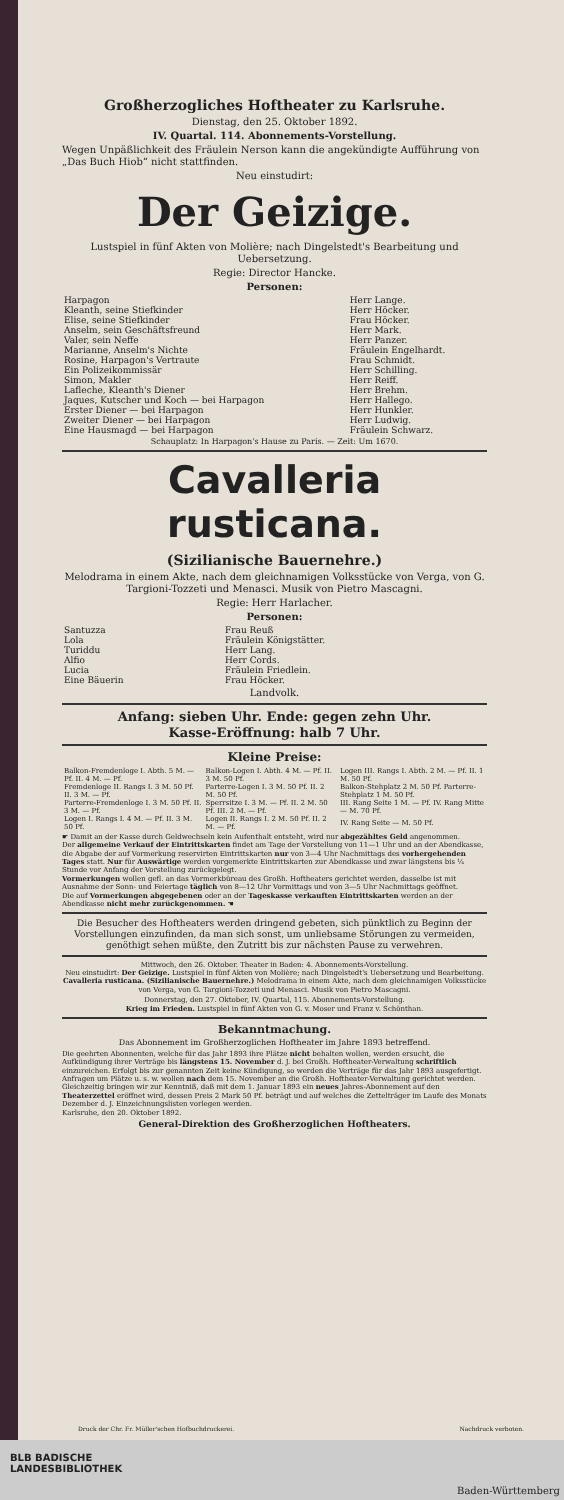Großherzogliches Hoftheater zu Karlsruhe.
Dienstag, den 25. Oktober 1892.
IV. Quartal. 114. Abonnements-Vorstellung.
Wegen Unpäßlichkeit des Fräulein Nerson kann die angekündigte Aufführung von „Das Buch Hiob“ nicht stattfinden.
Neu einstudirt:
Der Geizige.
Lustspiel in fünf Akten von Molière; nach Dingelstedt's Bearbeitung und Uebersetzung.
Regie: Director Hancke.
Personen:
| Harpagon | Herr Lange. |
| Kleanth, seine Stiefkinder | Herr Höcker. |
| Elise, seine Stiefkinder | Frau Höcker. |
| Anselm, sein Geschäftsfreund | Herr Mark. |
| Valer, sein Neffe | Herr Panzer. |
| Marianne, Anselm's Nichte | Fräulein Engelhardt. |
| Rosine, Harpagon's Vertraute | Frau Schmidt. |
| Ein Polizeikommissär | Herr Schilling. |
| Simon, Makler | Herr Reiff. |
| Lafleche, Kleanth's Diener | Herr Brehm. |
| Jaques, Kutscher und Koch — bei Harpagon | Herr Hallego. |
| Erster Diener — bei Harpagon | Herr Hunkler. |
| Zweiter Diener — bei Harpagon | Herr Ludwig. |
| Eine Hausmagd — bei Harpagon | Fräulein Schwarz. |
Schauplatz: In Harpagon's Hause zu Paris. — Zeit: Um 1670.
Cavalleria rusticana.
(Sizilianische Bauernehre.)
Melodrama in einem Akte, nach dem gleichnamigen Volksstücke von Verga, von G. Targioni-Tozzeti und Menasci. Musik von Pietro Mascagni.
Regie: Herr Harlacher.
Personen:
| Santuzza | Frau Reuß |
| Lola | Fräulein Königstätter. |
| Turiddu | Herr Lang. |
| Alfio | Herr Cords. |
| Lucia | Fräulein Friedlein. |
| Eine Bäuerin | Frau Höcker. |
Landvolk.
Anfang: sieben Uhr. Ende: gegen zehn Uhr.
Kasse-Eröffnung: halb 7 Uhr.
Kleine Preise:
| Balkon-Fremdenloge I. Abth. 5 M. — Pf. II. 4 M. — Pf. | Balkon-Logen I. Abth. 4 M. — Pf. II. 3 M. 50 Pf. | Logen III. Rangs I. Abth. 2 M. — Pf. II. 1 M. 50 Pf. |
| Fremdenloge II. Rangs I. 3 M. 50 Pf. II. 3 M. — Pf. | Parterre-Logen I. 3 M. 50 Pf. II. 2 M. 50 Pf. | Balkon-Stehplatz 2 M. 50 Pf. Parterre-Stehplatz 1 M. 50 Pf. |
| Parterre-Fremdenloge I. 3 M. 50 Pf. II. 3 M. — Pf. | Sperrsitze I. 3 M. — Pf. II. 2 M. 50 Pf. III. 2 M. — Pf. | III. Rang Seite 1 M. — Pf. IV. Rang Mitte — M. 70 Pf. |
| Logen I. Rangs I. 4 M. — Pf. II. 3 M. 50 Pf. | Logen II. Rangs I. 2 M. 50 Pf. II. 2 M. — Pf. | IV. Rang Seite — M. 50 Pf. |
☛ Damit an der Kasse durch Geldwechseln kein Aufenthalt entsteht, wird nur abgezähltes Geld angenommen.
Der allgemeine Verkauf der Eintrittskarten findet am Tage der Vorstellung von 11—1 Uhr und an der Abendkasse, die Abgabe der auf Vormerkung reservirten Eintrittskarten nur von 3—4 Uhr Nachmittags des vorhergehenden Tages statt. Nur für Auswärtige werden vorgemerkte Eintrittskarten zur Abendkasse und zwar längstens bis ¼ Stunde vor Anfang der Vorstellung zurückgelegt.
Vormerkungen wollen gefl. an das Vormerkbüreau des Großh. Hoftheaters gerichtet werden, dasselbe ist mit Ausnahme der Sonn- und Feiertage täglich von 8—12 Uhr Vormittags und von 3—5 Uhr Nachmittags geöffnet.
Die auf Vormerkungen abgegebenen oder an der Tageskasse verkauften Eintrittskarten werden an der Abendkasse nicht mehr zurückgenommen. ☚
Die Besucher des Hoftheaters werden dringend gebeten, sich pünktlich zu Beginn der Vorstellungen einzufinden, da man sich sonst, um unliebsame Störungen zu vermeiden, genöthigt sehen müßte, den Zutritt bis zur nächsten Pause zu verwehren.
Mittwoch, den 26. Oktober. Theater in Baden: 4. Abonnements-Vorstellung.
Neu einstudirt: Der Geizige. Lustspiel in fünf Akten von Molière; nach Dingelstedt's Uebersetzung und Bearbeitung.
Cavalleria rusticana. (Sizilianische Bauernehre.) Melodrama in einem Akte, nach dem gleichnamigen Volksstücke von Verga, von G. Targioni-Tozzeti und Menasci. Musik von Pietro Mascagni.
Donnerstag, den 27. Oktober, IV. Quartal, 115. Abonnements-Vorstellung.
Krieg im Frieden. Lustspiel in fünf Akten von G. v. Moser und Franz v. Schönthan.
Bekanntmachung.
Das Abonnement im Großherzoglichen Hoftheater im Jahre 1893 betreffend.
Die geehrten Abonnenten, welche für das Jahr 1893 ihre Plätze nicht behalten wollen, werden ersucht, die Aufkündigung ihrer Verträge bis längstens 15. November d. J. bei Großh. Hoftheater-Verwaltung schriftlich einzureichen. Erfolgt bis zur genannten Zeit keine Kündigung, so werden die Verträge für das Jahr 1893 ausgefertigt.
Anfragen um Plätze u. s. w. wollen nach dem 15. November an die Großh. Hoftheater-Verwaltung gerichtet werden.
Gleichzeitig bringen wir zur Kenntniß, daß mit dem 1. Januar 1893 ein neues Jahres-Abonnement auf den Theaterzettel eröffnet wird, dessen Preis 2 Mark 50 Pf. beträgt und auf welches die Zettelträger im Laufe des Monats Dezember d. J. Einzeichnungslisten vorlegen werden.
Karlsruhe, den 20. Oktober 1892.
General-Direktion des Großherzoglichen Hoftheaters.
Druck der Chr. Fr. Müller'schen Hofbuchdruckerei. Nachdruck verboten.
BLB BADISCHE
LANDESBIBLIOTHEK
Baden-Württemberg